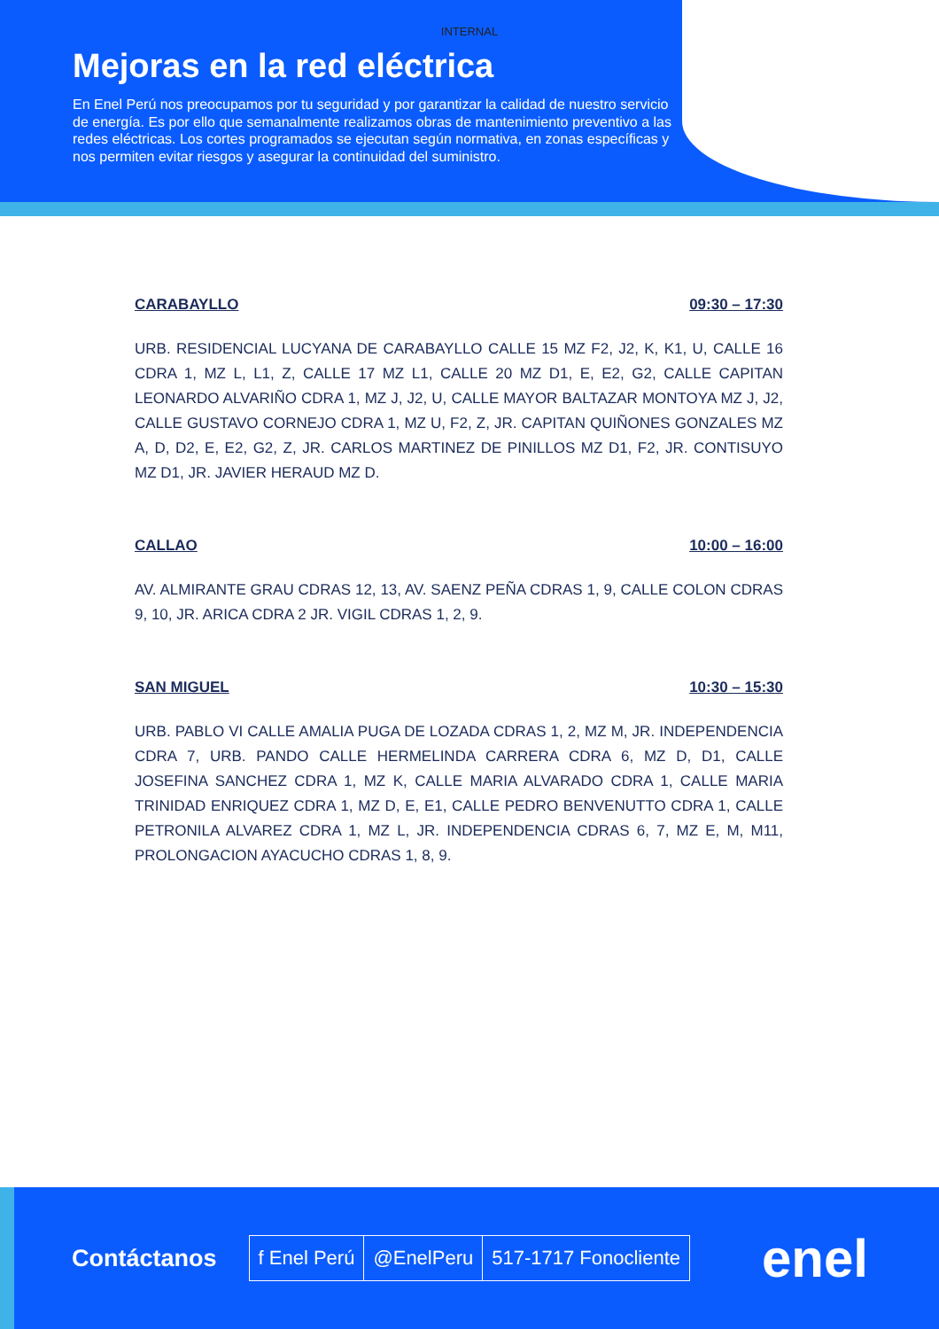INTERNAL
Mejoras en la red eléctrica
En Enel Perú nos preocupamos por tu seguridad y por garantizar la calidad de nuestro servicio de energía. Es por ello que semanalmente realizamos obras de mantenimiento preventivo a las redes eléctricas. Los cortes programados se ejecutan según normativa, en zonas específicas y nos permiten evitar riesgos y asegurar la continuidad del suministro.
CARABAYLLO 09:30 – 17:30
URB. RESIDENCIAL LUCYANA DE CARABAYLLO CALLE 15 MZ F2, J2, K, K1, U, CALLE 16 CDRA 1, MZ L, L1, Z, CALLE 17 MZ L1, CALLE 20 MZ D1, E, E2, G2, CALLE CAPITAN LEONARDO ALVARIÑO CDRA 1, MZ J, J2, U, CALLE MAYOR BALTAZAR MONTOYA MZ J, J2, CALLE GUSTAVO CORNEJO CDRA 1, MZ U, F2, Z, JR. CAPITAN QUIÑONES GONZALES MZ A, D, D2, E, E2, G2, Z, JR. CARLOS MARTINEZ DE PINILLOS MZ D1, F2, JR. CONTISUYO MZ D1, JR. JAVIER HERAUD MZ D.
CALLAO 10:00 – 16:00
AV. ALMIRANTE GRAU CDRAS 12, 13, AV. SAENZ PEÑA CDRAS 1, 9, CALLE COLON CDRAS 9, 10, JR. ARICA CDRA 2 JR. VIGIL CDRAS 1, 2, 9.
SAN MIGUEL 10:30 – 15:30
URB. PABLO VI CALLE AMALIA PUGA DE LOZADA CDRAS 1, 2, MZ M, JR. INDEPENDENCIA CDRA 7, URB. PANDO CALLE HERMELINDA CARRERA CDRA 6, MZ D, D1, CALLE JOSEFINA SANCHEZ CDRA 1, MZ K, CALLE MARIA ALVARADO CDRA 1, CALLE MARIA TRINIDAD ENRIQUEZ CDRA 1, MZ D, E, E1, CALLE PEDRO BENVENUTTO CDRA 1, CALLE PETRONILA ALVAREZ CDRA 1, MZ L, JR. INDEPENDENCIA CDRAS 6, 7, MZ E, M, M11, PROLONGACION AYACUCHO CDRAS 1, 8, 9.
Contáctanos
f Enel Perú @EnelPeru 517-1717 Fonocliente
enel